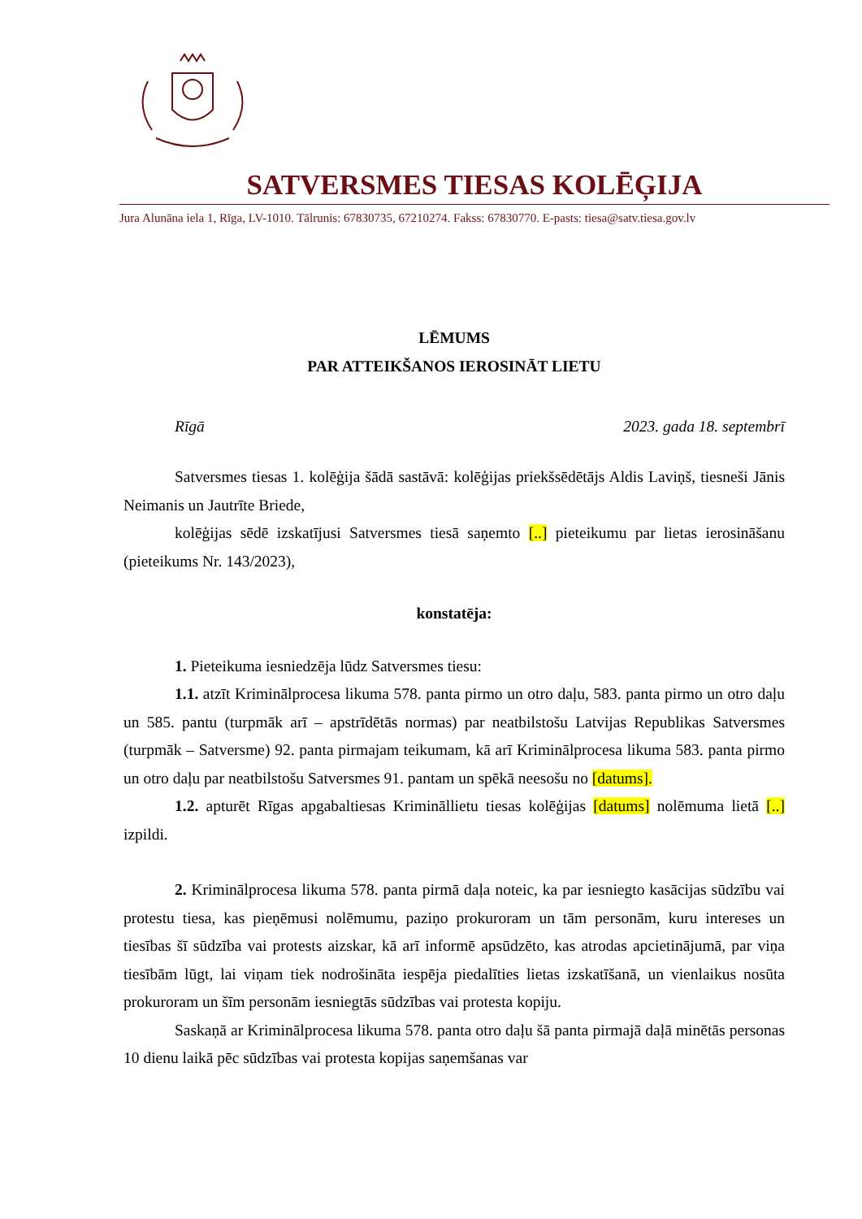SATVERSMES TIESAS KOLĒĢIJA
Jura Alunāna iela 1, Rīga, LV-1010. Tālrunis: 67830735, 67210274. Fakss: 67830770. E-pasts: tiesa@satv.tiesa.gov.lv
LĒMUMS
PAR ATTEIKŠANOS IEROSINĀT LIETU
Rīgā 2023. gada 18. septembrī
Satversmes tiesas 1. kolēģija šādā sastāvā: kolēģijas priekšsēdētājs Aldis Laviņš, tiesneši Jānis Neimanis un Jautrīte Briede,
kolēģijas sēdē izskatījusi Satversmes tiesā saņemto [..] pieteikumu par lietas ierosināšanu (pieteikums Nr. 143/2023),
konstatēja:
1. Pieteikuma iesniedzēja lūdz Satversmes tiesu:
1.1. atzīt Kriminālprocesa likuma 578. panta pirmo un otro daļu, 583. panta pirmo un otro daļu un 585. pantu (turpmāk arī – apstrīdētās normas) par neatbilstošu Latvijas Republikas Satversmes (turpmāk – Satversme) 92. panta pirmajam teikumam, kā arī Kriminālprocesa likuma 583. panta pirmo un otro daļu par neatbilstošu Satversmes 91. pantam un spēkā neesošu no [datums].
1.2. apturēt Rīgas apgabaltiesas Krimināllietu tiesas kolēģijas [datums] nolēmuma lietā [..] izpildi.
2. Kriminālprocesa likuma 578. panta pirmā daļa noteic, ka par iesniegto kasācijas sūdzību vai protestu tiesa, kas pieņēmusi nolēmumu, paziņo prokuroram un tām personām, kuru intereses un tiesības šī sūdzība vai protests aizskar, kā arī informē apsūdzēto, kas atrodas apcietinājumā, par viņa tiesībām lūgt, lai viņam tiek nodrošināta iespēja piedalīties lietas izskatīšanā, un vienlaikus nosūta prokuroram un šīm personām iesniegtās sūdzības vai protesta kopiju.
Saskaņā ar Kriminālprocesa likuma 578. panta otro daļu šā panta pirmajā daļā minētās personas 10 dienu laikā pēc sūdzības vai protesta kopijas saņemšanas var